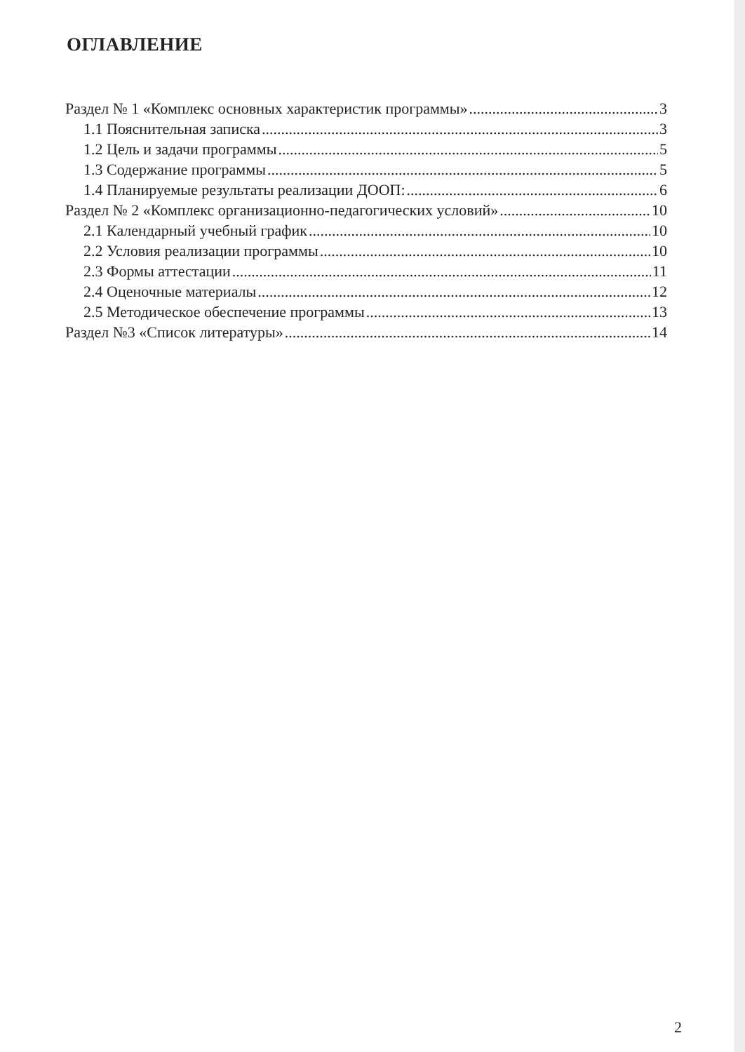ОГЛАВЛЕНИЕ
Раздел № 1 «Комплекс основных характеристик программы» 3
1.1 Пояснительная записка 3
1.2 Цель и задачи программы 5
1.3 Содержание программы 5
1.4 Планируемые результаты реализации ДООП: 6
Раздел № 2 «Комплекс организационно-педагогических условий» 10
2.1 Календарный учебный график 10
2.2 Условия реализации программы 10
2.3 Формы аттестации 11
2.4 Оценочные материалы 12
2.5 Методическое обеспечение программы 13
Раздел №3 «Список литературы» 14
2